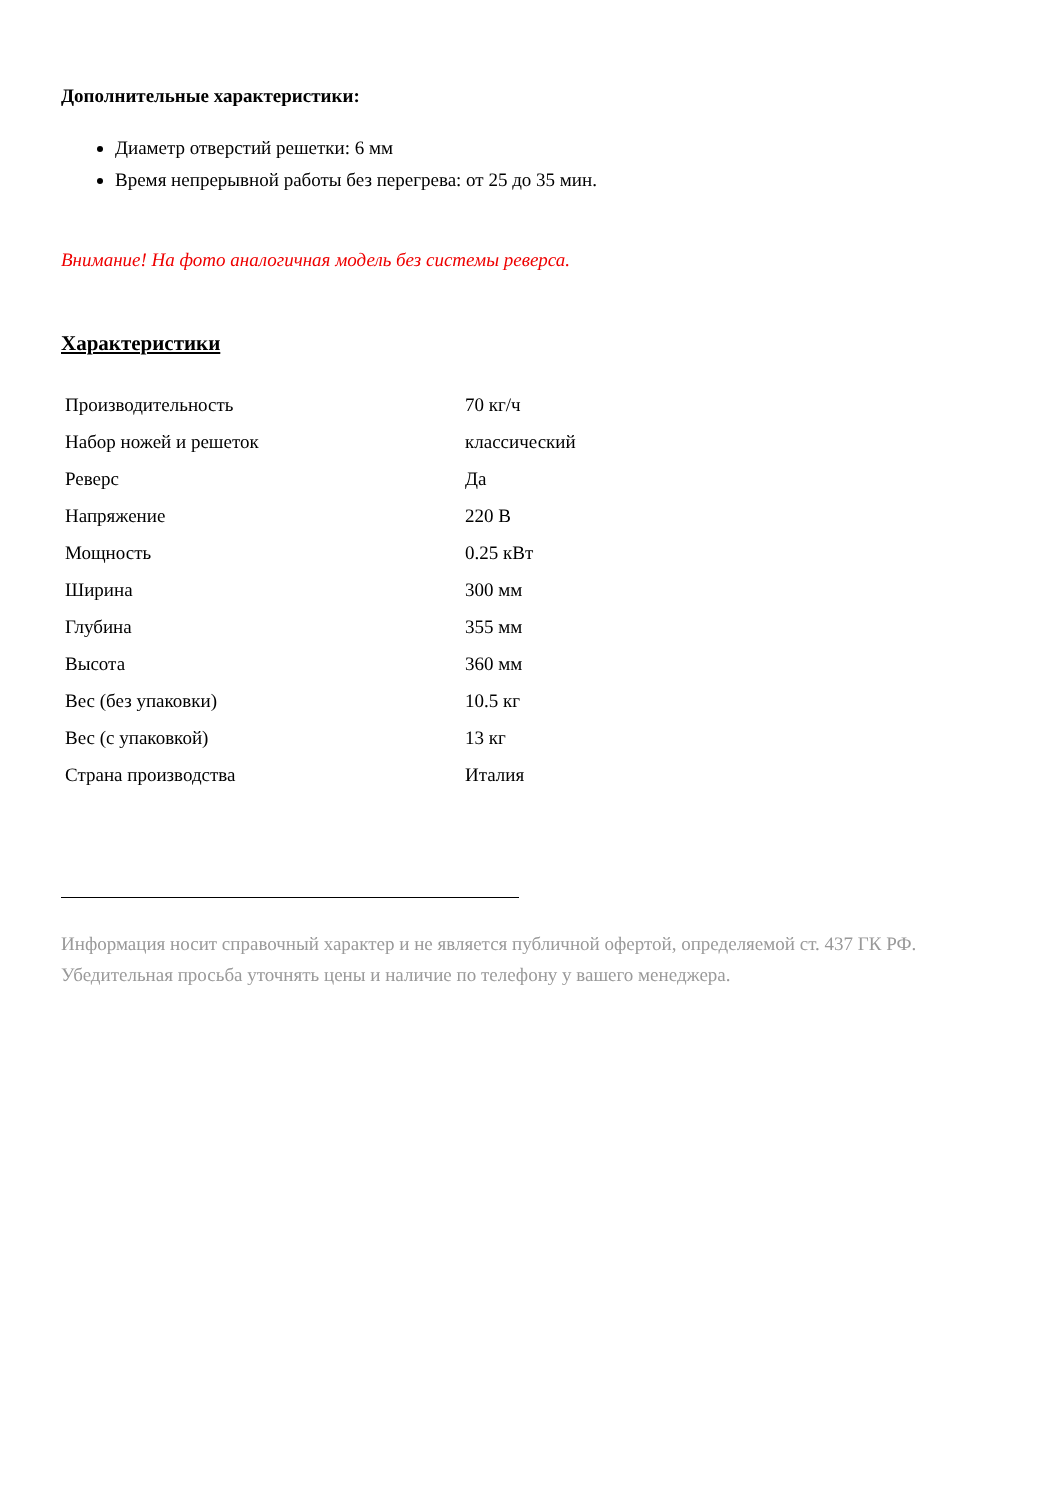Дополнительные характеристики:
Диаметр отверстий решетки: 6 мм
Время непрерывной работы без перегрева: от 25 до 35 мин.
Внимание! На фото аналогичная модель без системы реверса.
Характеристики
| Производительность | 70 кг/ч |
| Набор ножей и решеток | классический |
| Реверс | Да |
| Напряжение | 220 В |
| Мощность | 0.25 кВт |
| Ширина | 300 мм |
| Глубина | 355 мм |
| Высота | 360 мм |
| Вес (без упаковки) | 10.5 кг |
| Вес (с упаковкой) | 13 кг |
| Страна производства | Италия |
Информация носит справочный характер и не является публичной офертой, определяемой ст. 437 ГК РФ. Убедительная просьба уточнять цены и наличие по телефону у вашего менеджера.